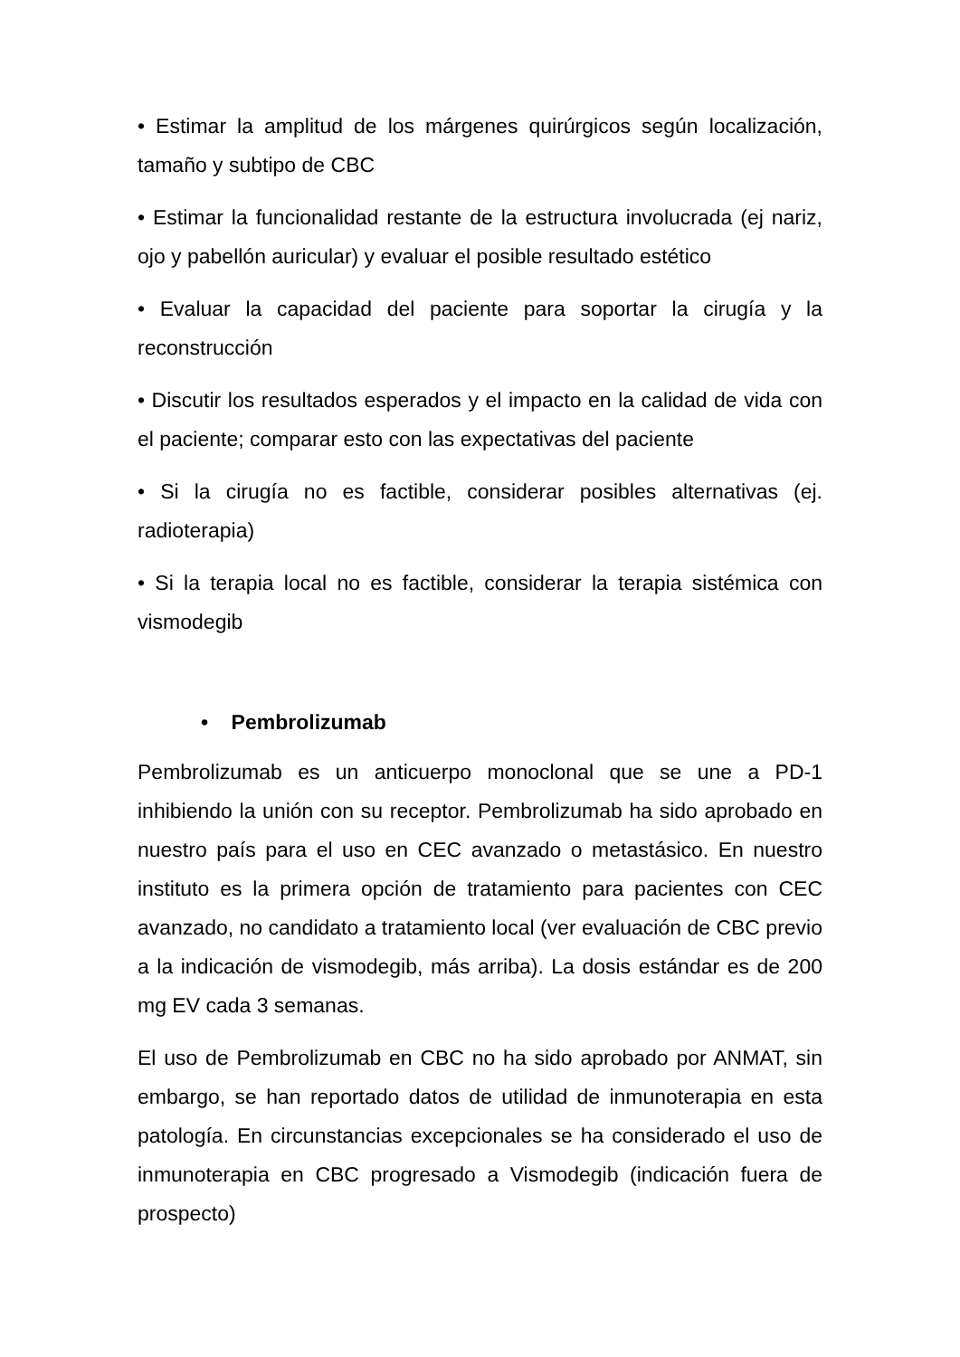• Estimar la amplitud de los márgenes quirúrgicos según localización, tamaño y subtipo de CBC
• Estimar la funcionalidad restante de la estructura involucrada (ej nariz, ojo y pabellón auricular) y evaluar el posible resultado estético
• Evaluar la capacidad del paciente para soportar la cirugía y la reconstrucción
• Discutir los resultados esperados y el impacto en la calidad de vida con el paciente; comparar esto con las expectativas del paciente
• Si la cirugía no es factible, considerar posibles alternativas (ej. radioterapia)
• Si la terapia local no es factible, considerar la terapia sistémica con vismodegib
• Pembrolizumab
Pembrolizumab es un anticuerpo monoclonal que se une a PD-1 inhibiendo la unión con su receptor. Pembrolizumab ha sido aprobado en nuestro país para el uso en CEC avanzado o metastásico. En nuestro instituto es la primera opción de tratamiento para pacientes con CEC avanzado, no candidato a tratamiento local (ver evaluación de CBC previo a la indicación de vismodegib, más arriba). La dosis estándar es de 200 mg EV cada 3 semanas.
El uso de Pembrolizumab en CBC no ha sido aprobado por ANMAT, sin embargo, se han reportado datos de utilidad de inmunoterapia en esta patología. En circunstancias excepcionales se ha considerado el uso de inmunoterapia en CBC progresado a Vismodegib (indicación fuera de prospecto)